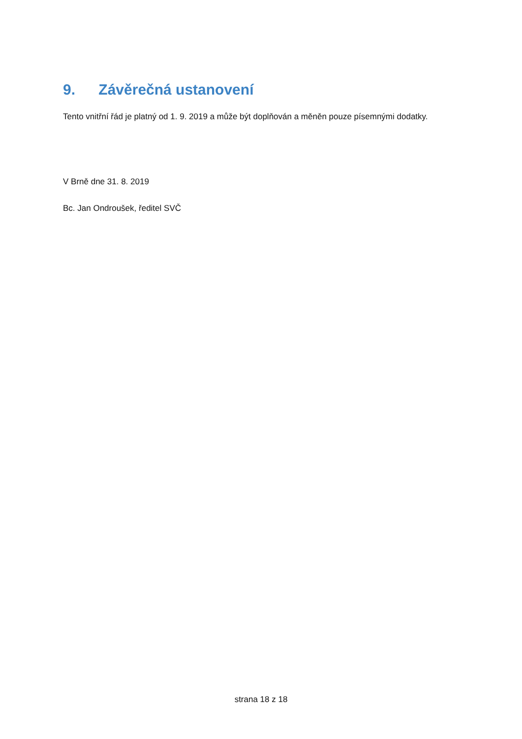9. Závěrečná ustanovení
Tento vnitřní řád je platný od 1. 9. 2019 a může být doplňován a měněn pouze písemnými dodatky.
V Brně dne 31. 8. 2019
Bc. Jan Ondroušek, ředitel SVČ
strana 18 z 18